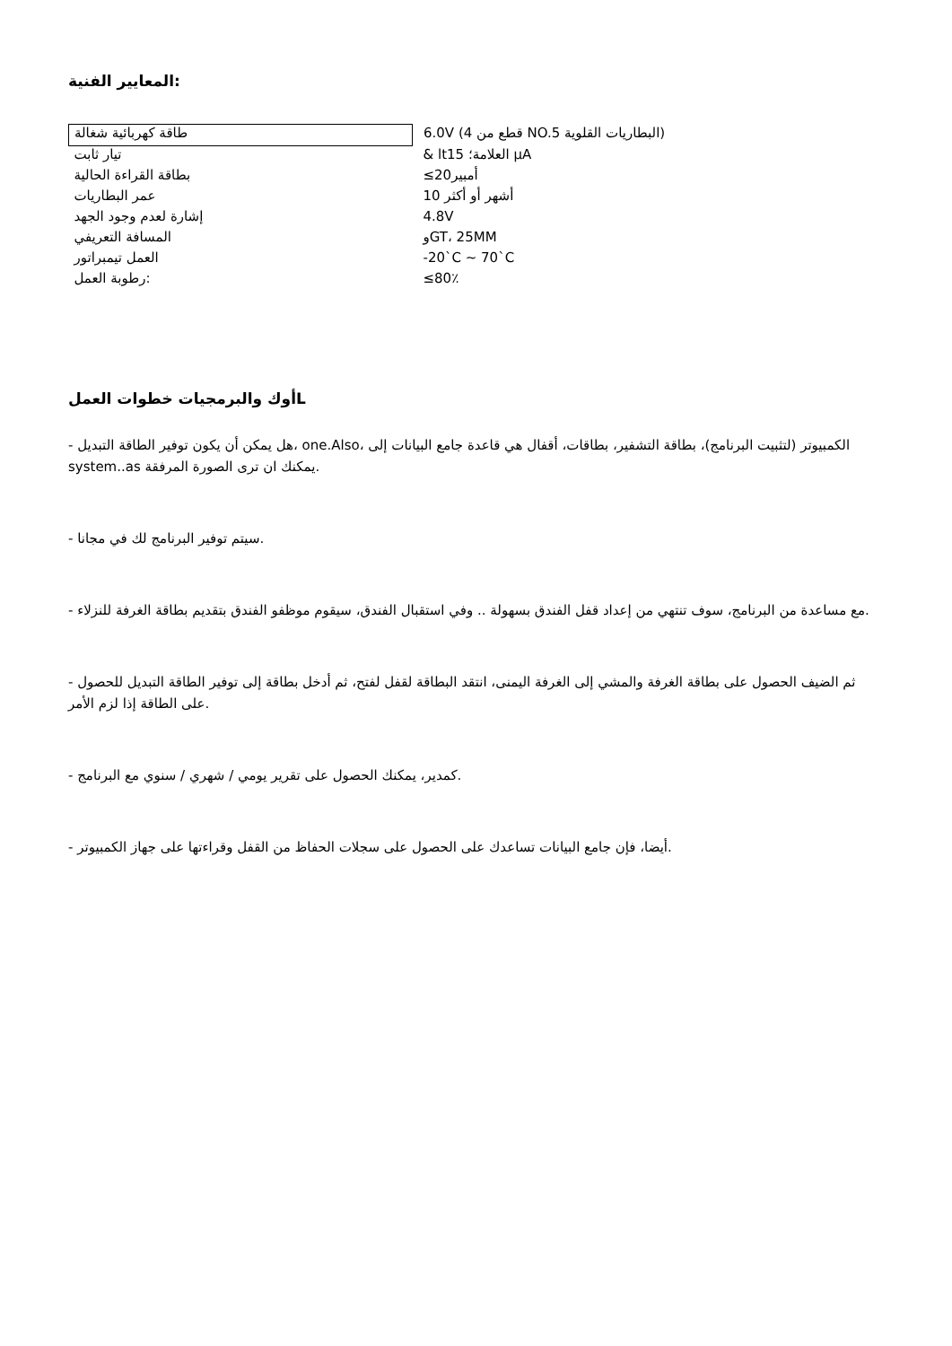المعايير الفنية:
| طاقة كهربائية شغالة | 6.0V (4 قطع من NO.5 البطاريات القلوية) |
| تيار ثابت | & lt15 العلامة؛ µA |
| بطاقة القراءة الحالية | ≤20أمبير |
| عمر البطاريات | 10 أشهر أو أكثر |
| إشارة لعدم وجود الجهد | 4.8V |
| المسافة التعريفي | وGT، 25MM |
| العمل تيمبراتور | -20`C ~ 70`C |
| رطوبة العمل: | ≤80٪ |
أوك والبرمجيات خطوات العملL
- هل يمكن أن يكون توفير الطاقة التبديل، one.Also، الكمبيوتر (لتثبيت البرنامج)، بطاقة التشفير، بطاقات، أقفال هي قاعدة جامع البيانات إلى system..as يمكنك ان ترى الصورة المرفقة.
- سيتم توفير البرنامج لك في مجانا.
- مع مساعدة من البرنامج، سوف تنتهي من إعداد قفل الفندق بسهولة .. وفي استقبال الفندق، سيقوم موظفو الفندق بتقديم بطاقة الغرفة للنزلاء.
- ثم الضيف الحصول على بطاقة الغرفة والمشي إلى الغرفة اليمنى، انتقد البطاقة لقفل لفتح، ثم أدخل بطاقة إلى توفير الطاقة التبديل للحصول على الطاقة إذا لزم الأمر.
- كمدير، يمكنك الحصول على تقرير يومي / شهري / سنوي مع البرنامج.
- أيضا، فإن جامع البيانات تساعدك على الحصول على سجلات الحفاظ من القفل وقراءتها على جهاز الكمبيوتر.